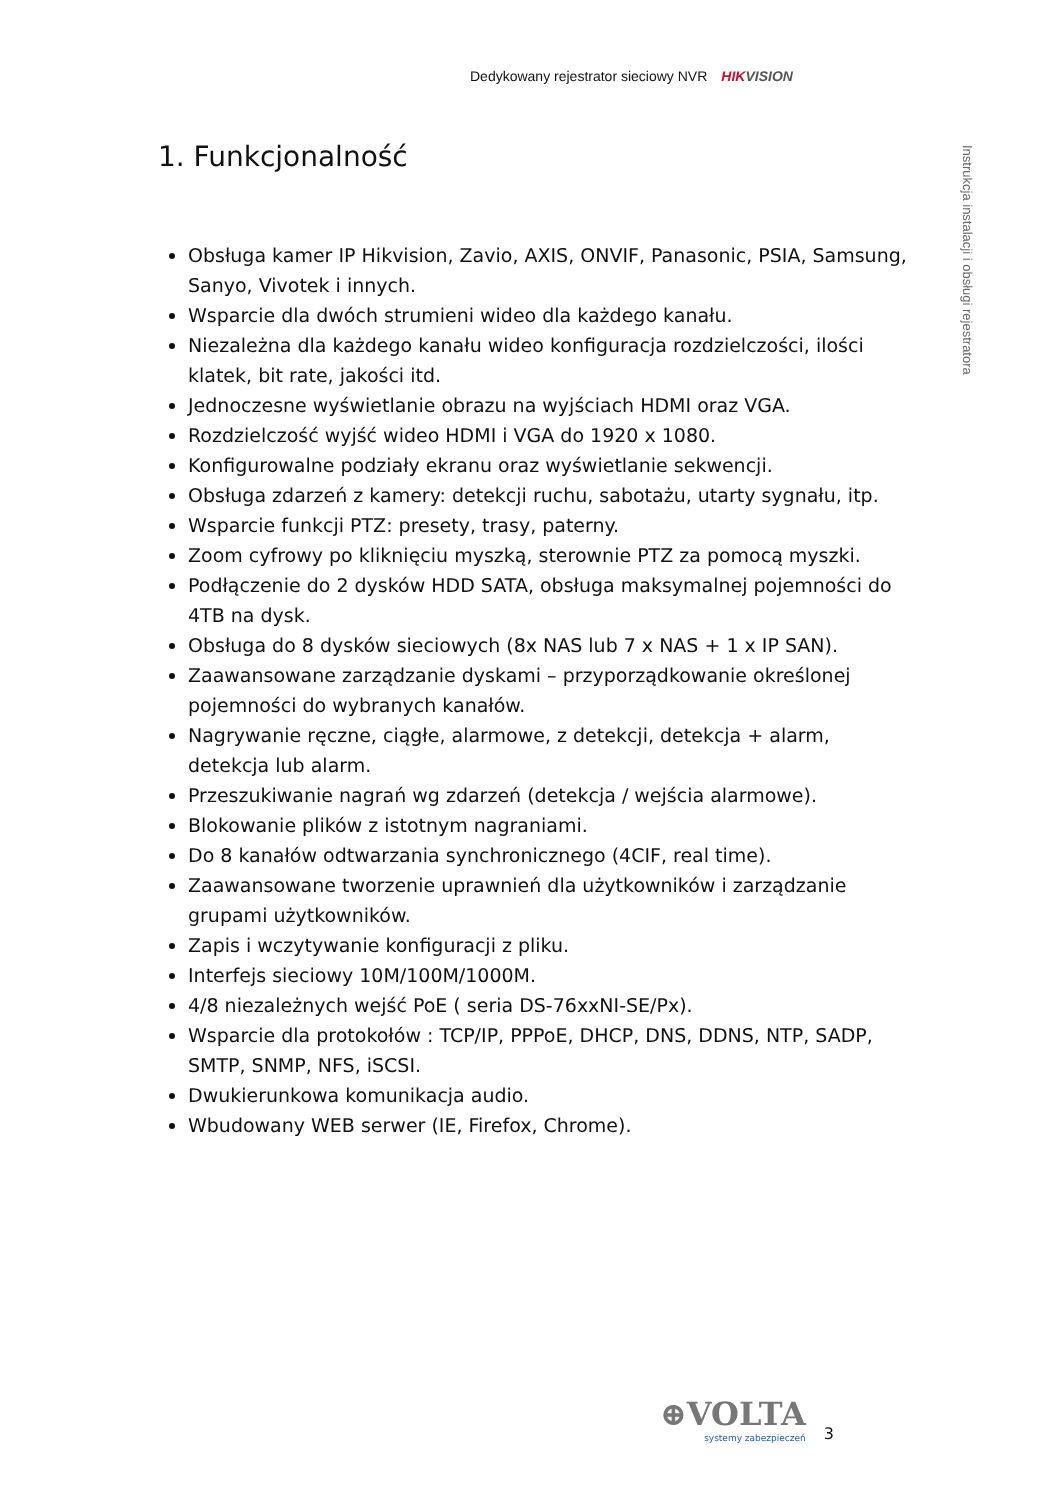Dedykowany rejestrator sieciowy NVR HIK VISION
Instrukcja instalacji i obsługi rejestratora
1. Funkcjonalność
Obsługa kamer IP Hikvision, Zavio, AXIS, ONVIF, Panasonic, PSIA, Samsung, Sanyo, Vivotek i innych.
Wsparcie dla dwóch strumieni wideo dla każdego kanału.
Niezależna dla każdego kanału wideo konfiguracja rozdzielczości, ilości klatek, bit rate, jakości itd.
Jednoczesne wyświetlanie obrazu na wyjściach HDMI oraz VGA.
Rozdzielczość wyjść wideo HDMI i VGA do 1920 x 1080.
Konfigurowalne podziały ekranu oraz wyświetlanie sekwencji.
Obsługa zdarzeń z kamery: detekcji ruchu, sabotażu, utarty sygnału, itp.
Wsparcie funkcji PTZ: presety, trasy, paterny.
Zoom cyfrowy po kliknięciu myszką, sterownie PTZ za pomocą myszki.
Podłączenie do 2 dysków HDD SATA, obsługa maksymalnej pojemności do 4TB na dysk.
Obsługa do 8 dysków sieciowych (8x NAS lub 7 x NAS + 1 x IP SAN).
Zaawansowane zarządzanie dyskami – przyporządkowanie określonej pojemności do wybranych kanałów.
Nagrywanie ręczne, ciągłe, alarmowe, z detekcji, detekcja + alarm, detekcja lub alarm.
Przeszukiwanie nagrań wg zdarzeń (detekcja / wejścia alarmowe).
Blokowanie plików z istotnym nagraniami.
Do 8 kanałów odtwarzania synchronicznego (4CIF, real time).
Zaawansowane tworzenie uprawnień dla użytkowników i zarządzanie grupami użytkowników.
Zapis i wczytywanie konfiguracji z pliku.
Interfejs sieciowy 10M/100M/1000M.
4/8 niezależnych wejść PoE ( seria DS-76xxNI-SE/Px).
Wsparcie dla protokołów : TCP/IP, PPPoE, DHCP, DNS, DDNS, NTP, SADP, SMTP, SNMP, NFS, iSCSI.
Dwukierunkowa komunikacja audio.
Wbudowany WEB serwer (IE, Firefox, Chrome).
⊕VOLTA
systemy zabezpieczeń
3